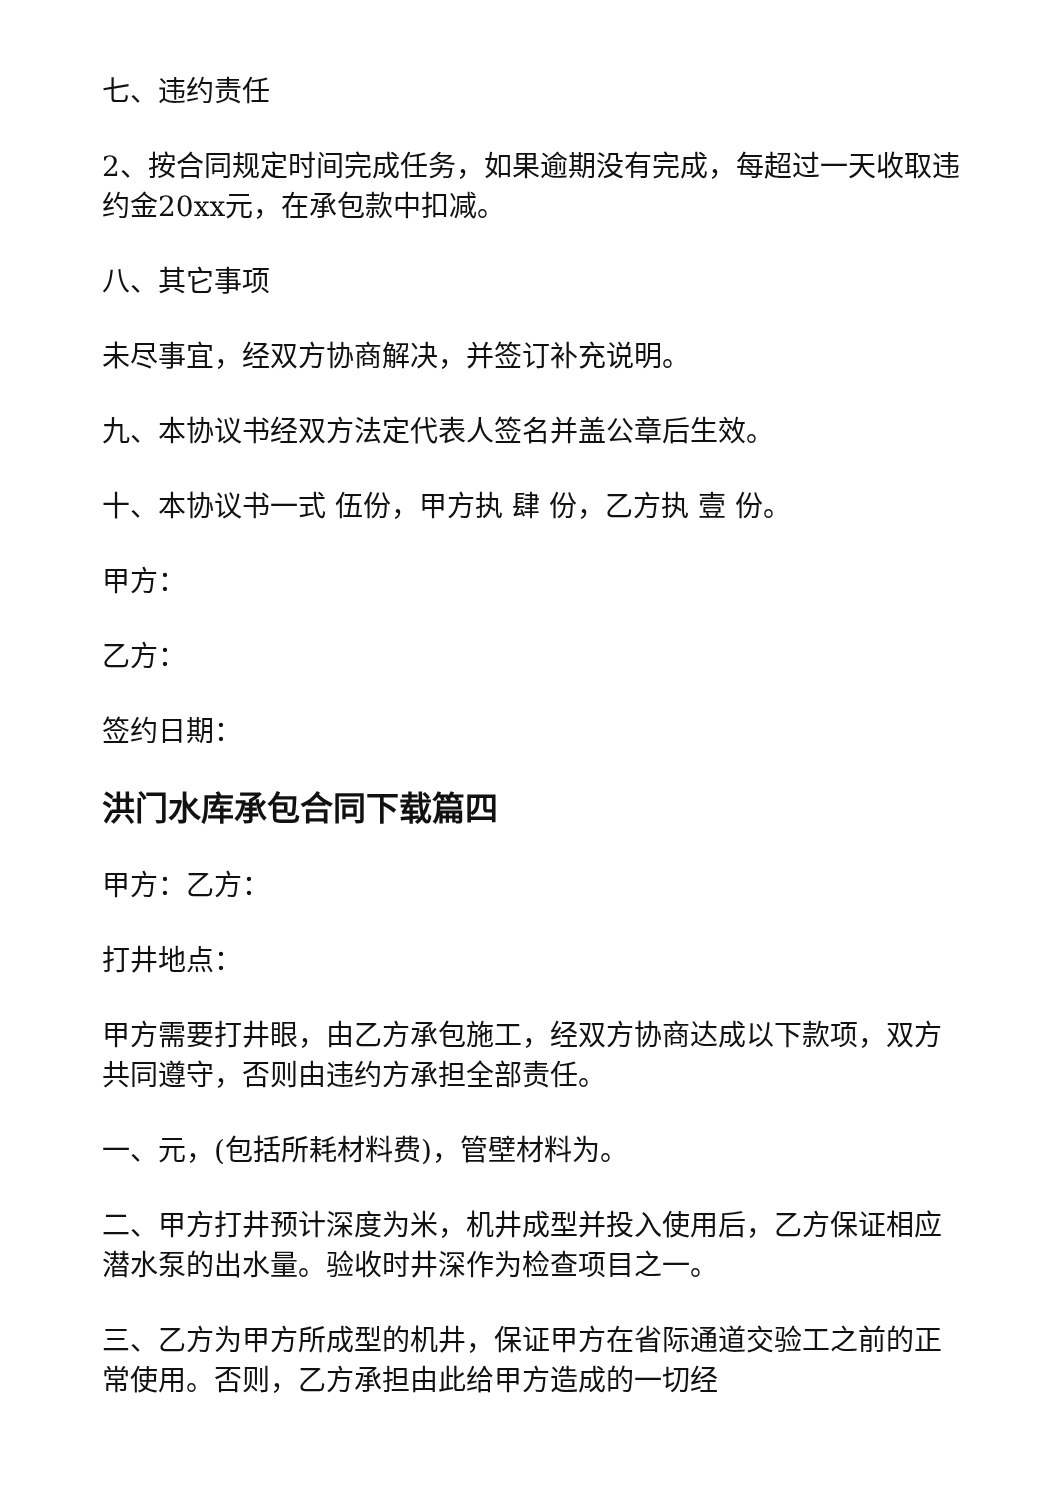七、违约责任
2、按合同规定时间完成任务，如果逾期没有完成，每超过一天收取违约金20xx元，在承包款中扣减。
八、其它事项
未尽事宜，经双方协商解决，并签订补充说明。
九、本协议书经双方法定代表人签名并盖公章后生效。
十、本协议书一式 伍份，甲方执 肆 份，乙方执 壹 份。
甲方：
乙方：
签约日期：
洪门水库承包合同下载篇四
甲方：乙方：
打井地点：
甲方需要打井眼，由乙方承包施工，经双方协商达成以下款项，双方共同遵守，否则由违约方承担全部责任。
一、元，(包括所耗材料费)，管壁材料为。
二、甲方打井预计深度为米，机井成型并投入使用后，乙方保证相应潜水泵的出水量。验收时井深作为检查项目之一。
三、乙方为甲方所成型的机井，保证甲方在省际通道交验工之前的正常使用。否则，乙方承担由此给甲方造成的一切经